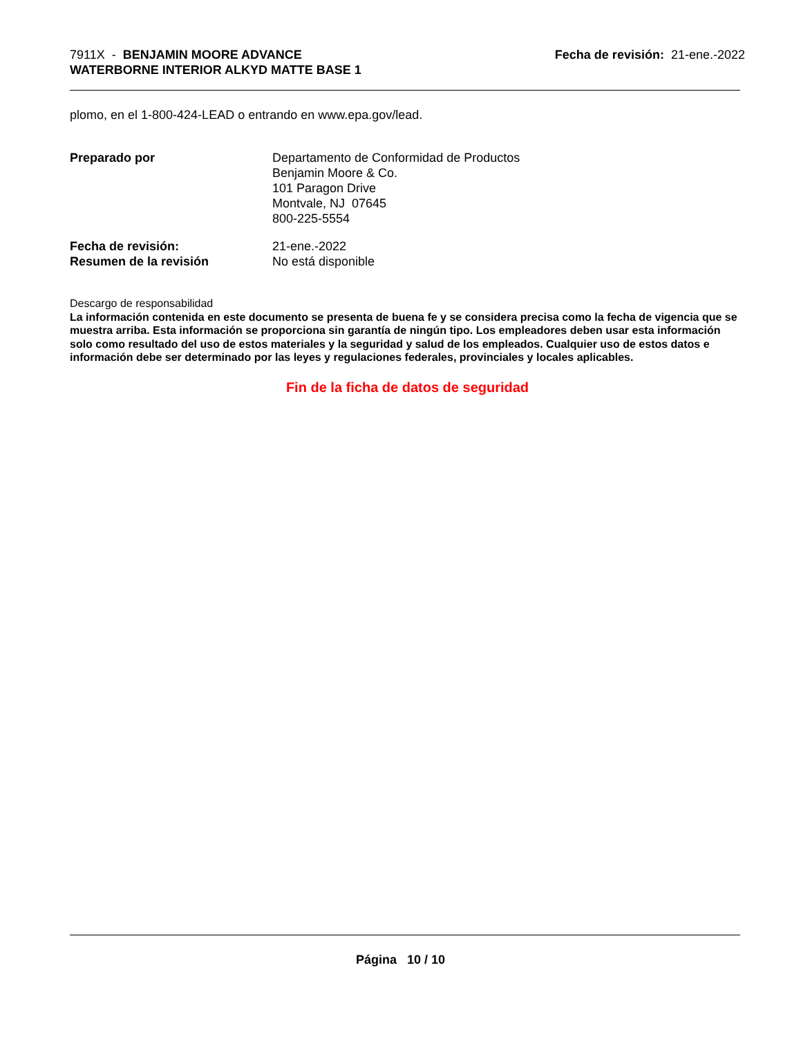7911X - BENJAMIN MOORE ADVANCE
WATERBORNE INTERIOR ALKYD MATTE BASE 1
Fecha de revisión: 21-ene.-2022
plomo, en el 1-800-424-LEAD o entrando en www.epa.gov/lead.
Preparado por Departamento de Conformidad de Productos
Benjamin Moore & Co.
101 Paragon Drive
Montvale, NJ 07645
800-225-5554
Fecha de revisión:
Resumen de la revisión
21-ene.-2022
No está disponible
Descargo de responsabilidad
La información contenida en este documento se presenta de buena fe y se considera precisa como la fecha de vigencia que se muestra arriba. Esta información se proporciona sin garantía de ningún tipo. Los empleadores deben usar esta información solo como resultado del uso de estos materiales y la seguridad y salud de los empleados. Cualquier uso de estos datos e información debe ser determinado por las leyes y regulaciones federales, provinciales y locales aplicables.
Fin de la ficha de datos de seguridad
Página 10 / 10